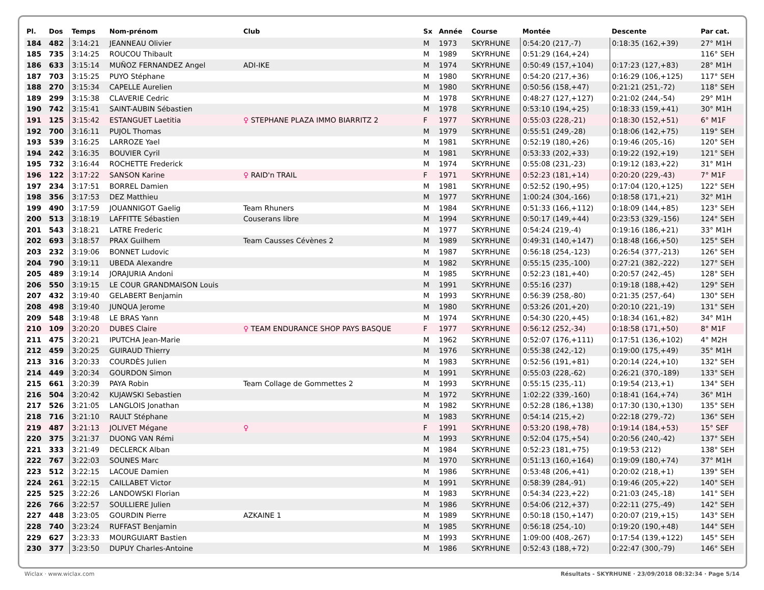| Pl. | Dos | Temps | Nom-prénom | Club | Sx | Année | Course | Montée | Descente | Par cat. |
| --- | --- | --- | --- | --- | --- | --- | --- | --- | --- | --- |
| 184 | 482 | 3:14:21 | JEANNEAU Olivier | | M | 1973 | SKYRHUNE | 0:54:20 (217,-7) | 0:18:35 (162,+39) | 27° M1H |
| 185 | 735 | 3:14:25 | ROUCOU Thibault | | M | 1989 | SKYRHUNE | 0:51:29 (164,+24) | | 116° SEH |
| 186 | 633 | 3:15:14 | MUÑOZ FERNANDEZ Angel | ADI-IKE | M | 1974 | SKYRHUNE | 0:50:49 (157,+104) | 0:17:23 (127,+83) | 28° M1H |
| 187 | 703 | 3:15:25 | PUYO Stéphane | | M | 1980 | SKYRHUNE | 0:54:20 (217,+36) | 0:16:29 (106,+125) | 117° SEH |
| 188 | 270 | 3:15:34 | CAPELLE Aurelien | | M | 1980 | SKYRHUNE | 0:50:56 (158,+47) | 0:21:21 (251,-72) | 118° SEH |
| 189 | 299 | 3:15:38 | CLAVERIE Cedric | | M | 1978 | SKYRHUNE | 0:48:27 (127,+127) | 0:21:02 (244,-54) | 29° M1H |
| 190 | 742 | 3:15:41 | SAINT-AUBIN Sébastien | | M | 1978 | SKYRHUNE | 0:53:10 (194,+25) | 0:18:33 (159,+41) | 30° M1H |
| 191 | 125 | 3:15:42 | ESTANGUET Laetitia | ♀ STEPHANE PLAZA IMMO BIARRITZ 2 | F | 1977 | SKYRHUNE | 0:55:03 (228,-21) | 0:18:30 (152,+51) | 6° M1F |
| 192 | 700 | 3:16:11 | PUJOL Thomas | | M | 1979 | SKYRHUNE | 0:55:51 (249,-28) | 0:18:06 (142,+75) | 119° SEH |
| 193 | 539 | 3:16:25 | LARROZE Yael | | M | 1981 | SKYRHUNE | 0:52:19 (180,+26) | 0:19:46 (205,-16) | 120° SEH |
| 194 | 242 | 3:16:35 | BOUVIER Cyril | | M | 1981 | SKYRHUNE | 0:53:33 (202,+33) | 0:19:22 (192,+19) | 121° SEH |
| 195 | 732 | 3:16:44 | ROCHETTE Frederick | | M | 1974 | SKYRHUNE | 0:55:08 (231,-23) | 0:19:12 (183,+22) | 31° M1H |
| 196 | 122 | 3:17:22 | SANSON Karine | ♀ RAID'n TRAIL | F | 1971 | SKYRHUNE | 0:52:23 (181,+14) | 0:20:20 (229,-43) | 7° M1F |
| 197 | 234 | 3:17:51 | BORREL Damien | | M | 1981 | SKYRHUNE | 0:52:52 (190,+95) | 0:17:04 (120,+125) | 122° SEH |
| 198 | 356 | 3:17:53 | DEZ Matthieu | | M | 1977 | SKYRHUNE | 1:00:24 (304,-166) | 0:18:58 (171,+21) | 32° M1H |
| 199 | 490 | 3:17:59 | JOUANNIGOT Gaelig | Team Rhuners | M | 1984 | SKYRHUNE | 0:51:33 (166,+112) | 0:18:09 (144,+85) | 123° SEH |
| 200 | 513 | 3:18:19 | LAFFITTE Sébastien | Couserans libre | M | 1994 | SKYRHUNE | 0:50:17 (149,+44) | 0:23:53 (329,-156) | 124° SEH |
| 201 | 543 | 3:18:21 | LATRE Frederic | | M | 1977 | SKYRHUNE | 0:54:24 (219,-4) | 0:19:16 (186,+21) | 33° M1H |
| 202 | 693 | 3:18:57 | PRAX Guilhem | Team Causses Cévènes 2 | M | 1989 | SKYRHUNE | 0:49:31 (140,+147) | 0:18:48 (166,+50) | 125° SEH |
| 203 | 232 | 3:19:06 | BONNET Ludovic | | M | 1987 | SKYRHUNE | 0:56:18 (254,-123) | 0:26:54 (377,-213) | 126° SEH |
| 204 | 790 | 3:19:11 | UBEDA Alexandre | | M | 1982 | SKYRHUNE | 0:55:15 (235,-100) | 0:27:21 (382,-222) | 127° SEH |
| 205 | 489 | 3:19:14 | JORAJURIA Andoni | | M | 1985 | SKYRHUNE | 0:52:23 (181,+40) | 0:20:57 (242,-45) | 128° SEH |
| 206 | 550 | 3:19:15 | LE COUR GRANDMAISON Louis | | M | 1991 | SKYRHUNE | 0:55:16 (237) | 0:19:18 (188,+42) | 129° SEH |
| 207 | 432 | 3:19:40 | GELABERT Benjamin | | M | 1993 | SKYRHUNE | 0:56:39 (258,-80) | 0:21:35 (257,-64) | 130° SEH |
| 208 | 498 | 3:19:40 | JUNQUA Jerome | | M | 1980 | SKYRHUNE | 0:53:26 (201,+20) | 0:20:10 (221,-19) | 131° SEH |
| 209 | 548 | 3:19:48 | LE BRAS Yann | | M | 1974 | SKYRHUNE | 0:54:30 (220,+45) | 0:18:34 (161,+82) | 34° M1H |
| 210 | 109 | 3:20:20 | DUBES Claire | ♀ TEAM ENDURANCE SHOP PAYS BASQUE | F | 1977 | SKYRHUNE | 0:56:12 (252,-34) | 0:18:58 (171,+50) | 8° M1F |
| 211 | 475 | 3:20:21 | IPUTCHA Jean-Marie | | M | 1962 | SKYRHUNE | 0:52:07 (176,+111) | 0:17:51 (136,+102) | 4° M2H |
| 212 | 459 | 3:20:25 | GUIRAUD Thierry | | M | 1976 | SKYRHUNE | 0:55:38 (242,-12) | 0:19:00 (175,+49) | 35° M1H |
| 213 | 316 | 3:20:33 | COURDÈS Julien | | M | 1983 | SKYRHUNE | 0:52:56 (191,+81) | 0:20:14 (224,+10) | 132° SEH |
| 214 | 449 | 3:20:34 | GOURDON Simon | | M | 1991 | SKYRHUNE | 0:55:03 (228,-62) | 0:26:21 (370,-189) | 133° SEH |
| 215 | 661 | 3:20:39 | PAYA Robin | Team Collage de Gommettes 2 | M | 1993 | SKYRHUNE | 0:55:15 (235,-11) | 0:19:54 (213,+1) | 134° SEH |
| 216 | 504 | 3:20:42 | KUJAWSKI Sebastien | | M | 1972 | SKYRHUNE | 1:02:22 (339,-160) | 0:18:41 (164,+74) | 36° M1H |
| 217 | 526 | 3:21:05 | LANGLOIS Jonathan | | M | 1982 | SKYRHUNE | 0:52:28 (186,+138) | 0:17:30 (130,+130) | 135° SEH |
| 218 | 716 | 3:21:10 | RAULT Stéphane | | M | 1983 | SKYRHUNE | 0:54:14 (215,+2) | 0:22:18 (279,-72) | 136° SEH |
| 219 | 487 | 3:21:13 | JOLIVET Mégane | ♀ | F | 1991 | SKYRHUNE | 0:53:20 (198,+78) | 0:19:14 (184,+53) | 15° SEF |
| 220 | 375 | 3:21:37 | DUONG VAN Rémi | | M | 1993 | SKYRHUNE | 0:52:04 (175,+54) | 0:20:56 (240,-42) | 137° SEH |
| 221 | 333 | 3:21:49 | DECLERCK Alban | | M | 1984 | SKYRHUNE | 0:52:23 (181,+75) | 0:19:53 (212) | 138° SEH |
| 222 | 767 | 3:22:03 | SOUNES Marc | | M | 1970 | SKYRHUNE | 0:51:13 (160,+164) | 0:19:09 (180,+74) | 37° M1H |
| 223 | 512 | 3:22:15 | LACOUE Damien | | M | 1986 | SKYRHUNE | 0:53:48 (206,+41) | 0:20:02 (218,+1) | 139° SEH |
| 224 | 261 | 3:22:15 | CAILLABET Victor | | M | 1991 | SKYRHUNE | 0:58:39 (284,-91) | 0:19:46 (205,+22) | 140° SEH |
| 225 | 525 | 3:22:26 | LANDOWSKI Florian | | M | 1983 | SKYRHUNE | 0:54:34 (223,+22) | 0:21:03 (245,-18) | 141° SEH |
| 226 | 766 | 3:22:57 | SOULLIERE Julien | | M | 1986 | SKYRHUNE | 0:54:06 (212,+37) | 0:22:11 (275,-49) | 142° SEH |
| 227 | 448 | 3:23:05 | GOURDIN Pierre | AZKAINE 1 | M | 1989 | SKYRHUNE | 0:50:18 (150,+147) | 0:20:07 (219,+15) | 143° SEH |
| 228 | 740 | 3:23:24 | RUFFAST Benjamin | | M | 1985 | SKYRHUNE | 0:56:18 (254,-10) | 0:19:20 (190,+48) | 144° SEH |
| 229 | 627 | 3:23:33 | MOURGUIART Bastien | | M | 1993 | SKYRHUNE | 1:09:00 (408,-267) | 0:17:54 (139,+122) | 145° SEH |
| 230 | 377 | 3:23:50 | DUPUY Charles-Antoine | | M | 1986 | SKYRHUNE | 0:52:43 (188,+72) | 0:22:47 (300,-79) | 146° SEH |
Wiclax · www.wiclax.com Résultats - SKYRHUNE · 23/09/2018 08:32:34 · Page 5/14